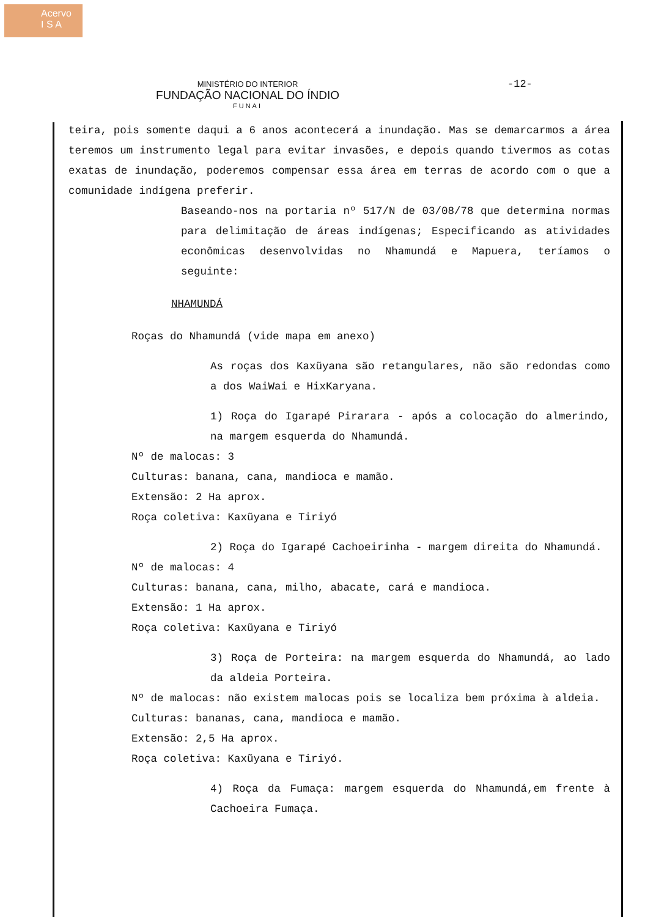Acervo
I S A
-12-
MINISTÉRIO DO INTERIOR
FUNDAÇÃO NACIONAL DO ÍNDIO
FUNAI
teira, pois somente daqui a 6 anos acontecerá a inundação. Mas se demarcarmos a área teremos um instrumento legal para evitar invasões, e depois quando tivermos as cotas exatas de inundação, poderemos compensar essa área em terras de acordo com o que a comunidade indígena preferir.
Baseando-nos na portaria nº 517/N de 03/08/78 que determina normas para delimitação de áreas indígenas; Especificando as atividades econômicas desenvolvidas no Nhamundá e Mapuera, teríamos o seguinte:
NHAMUNDÁ
Roças do Nhamundá (vide mapa em anexo)
As roças dos Kaxũyana são retangulares, não são redondas como a dos WaiWai e HixKaryana.
1) Roça do Igarapé Pirarara - após a colocação do almerindo, na margem esquerda do Nhamundá.
Nº de malocas: 3
Culturas: banana, cana, mandioca e mamão.
Extensão: 2 Ha aprox.
Roça coletiva: Kaxũyana e Tiriyó
2) Roça do Igarapé Cachoeirinha - margem direita do Nhamundá.
Nº de malocas: 4
Culturas: banana, cana, milho, abacate, cará e mandioca.
Extensão: 1 Ha aprox.
Roça coletiva: Kaxũyana e Tiriyó
3) Roça de Porteira: na margem esquerda do Nhamundá, ao lado da aldeia Porteira.
Nº de malocas: não existem malocas pois se localiza bem próxima à aldeia.
Culturas: bananas, cana, mandioca e mamão.
Extensão: 2,5 Ha aprox.
Roça coletiva: Kaxũyana e Tiriyó.
4) Roça da Fumaça: margem esquerda do Nhamundá,em frente à Cachoeira Fumaça.